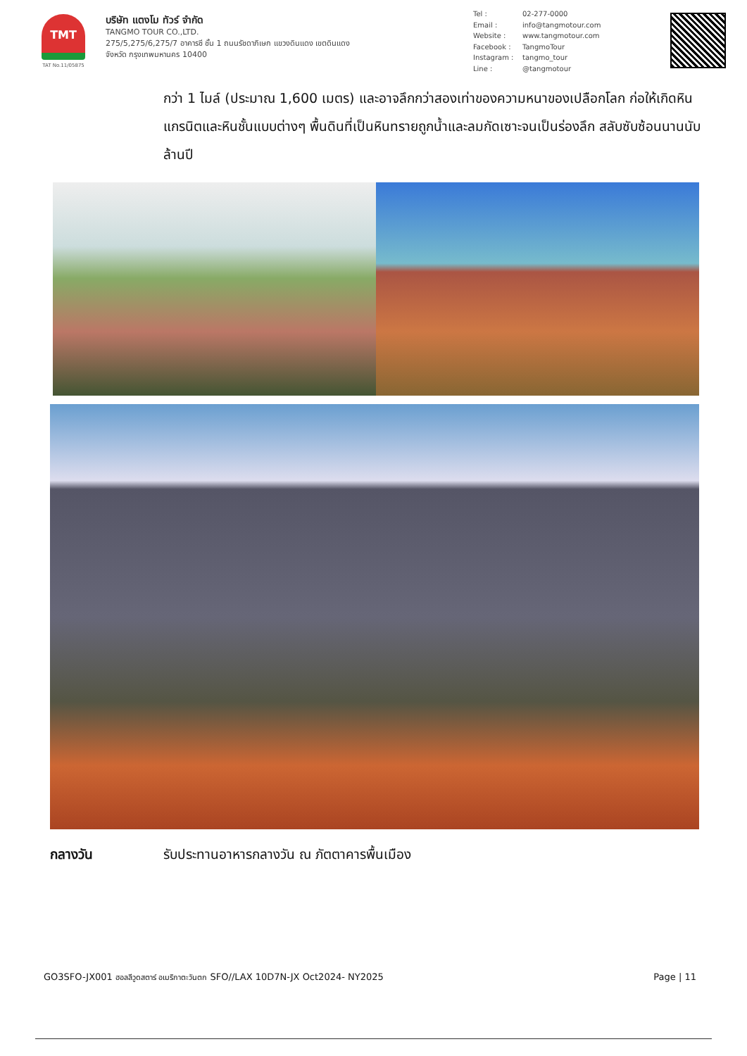TMT
TAT No.11/05875
บริษัท แตงโม ทัวร์ จำกัด
TANGMO TOUR CO.,LTD.
275/5,275/6,275/7 อาคารซี ชั้น 1 ถนนรัชดาภิเษก แขวงดินแดง เขตดินแดง
จังหวัด กรุงเทพมหานคร 10400
Tel : 02-277-0000
Email : info@tangmotour.com
Website : www.tangmotour.com
Facebook : TangmoTour
Instagram : tangmo_tour
Line : @tangmotour
กว่า 1 ไมล์ (ประมาณ 1,600 เมตร) และอาจลึกกว่าสองเท่าของความหนาของเปลือกโลก ก่อให้เกิดหินแกรนิตและหินชั้นแบบต่างๆ พื้นดินที่เป็นหินทรายถูกน้ำและลมกัดเซาะจนเป็นร่องลึก สลับซับซ้อนนานนับล้านปี
กลางวัน รับประทานอาหารกลางวัน ณ ภัตตาคารพื้นเมือง
GO3SFO-JX001 ฮอลลีวูดสตาร์ อเมริกาตะวันตก SFO//LAX 10D7N-JX Oct2024- NY2025 Page | 11